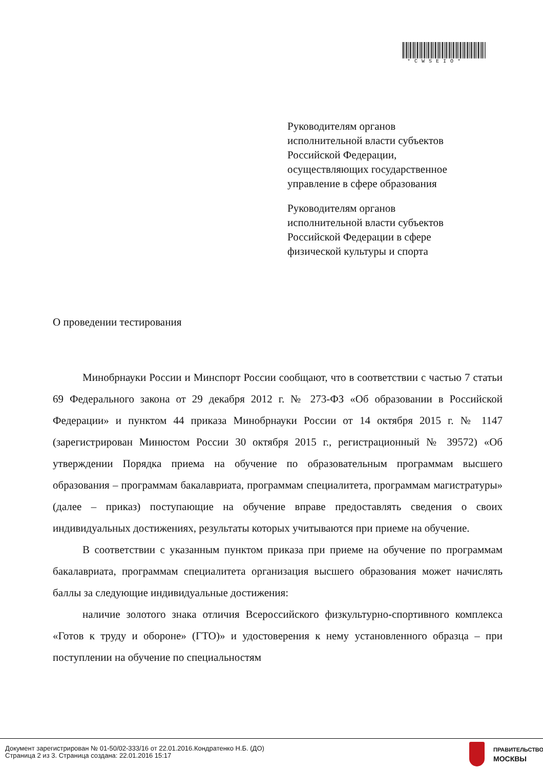*CWSEIO*
Руководителям органов
исполнительной власти субъектов
Российской Федерации,
осуществляющих государственное
управление в сфере образования
Руководителям органов
исполнительной власти субъектов
Российской Федерации в сфере
физической культуры и спорта
О проведении тестирования
Минобрнауки России и Минспорт России сообщают, что в соответствии с частью 7 статьи 69 Федерального закона от 29 декабря 2012 г. № 273-ФЗ «Об образовании в Российской Федерации» и пунктом 44 приказа Минобрнауки России от 14 октября 2015 г. № 1147 (зарегистрирован Минюстом России 30 октября 2015 г., регистрационный № 39572) «Об утверждении Порядка приема на обучение по образовательным программам высшего образования – программам бакалавриата, программам специалитета, программам магистратуры» (далее – приказ) поступающие на обучение вправе предоставлять сведения о своих индивидуальных достижениях, результаты которых учитываются при приеме на обучение.
В соответствии с указанным пунктом приказа при приеме на обучение по программам бакалавриата, программам специалитета организация высшего образования может начислять баллы за следующие индивидуальные достижения:
наличие золотого знака отличия Всероссийского физкультурно-спортивного комплекса «Готов к труду и обороне» (ГТО)» и удостоверения к нему установленного образца – при поступлении на обучение по специальностям
Документ зарегистрирован № 01-50/02-333/16 от 22.01.2016.Кондратенко Н.Б. (ДО)
Страница 2 из 3. Страница создана: 22.01.2016 15:17
ПРАВИТЕЛЬСТВО
МОСКВЫ